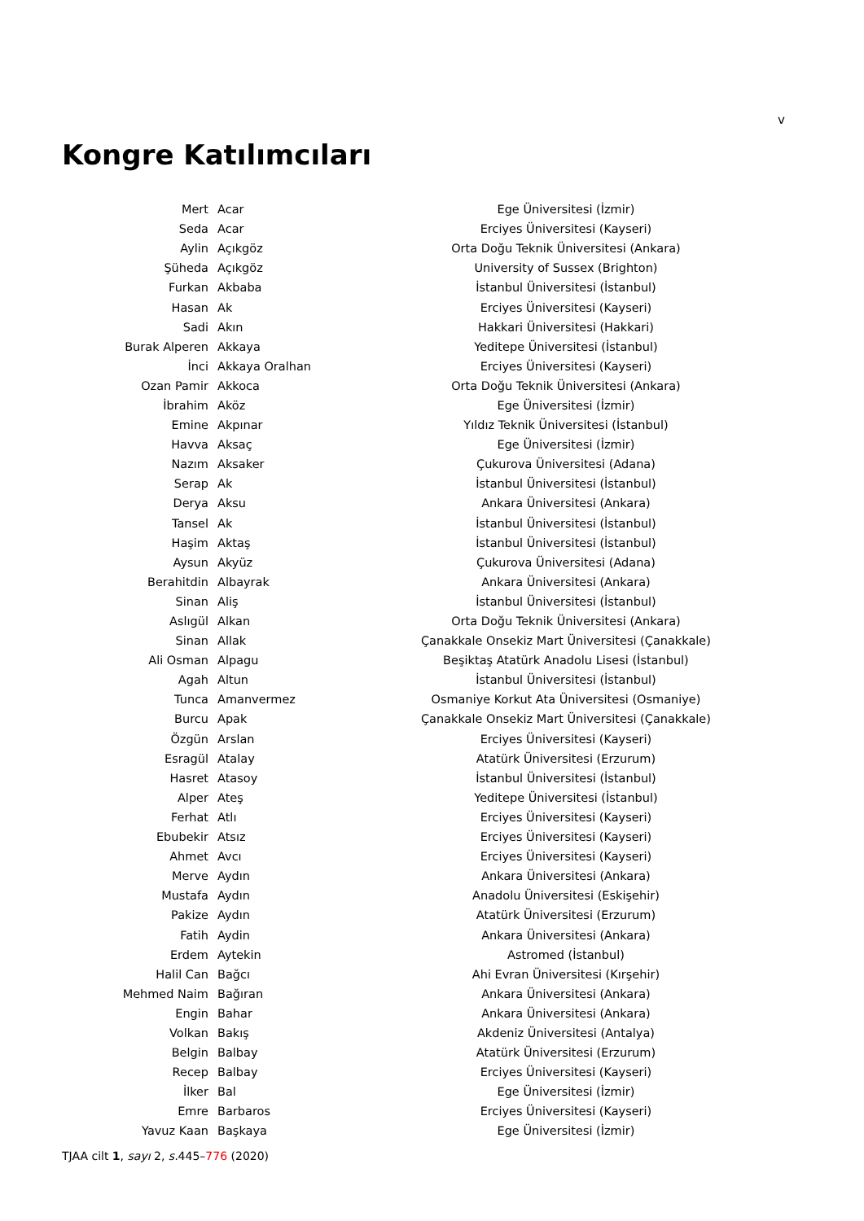v
Kongre Katılımcıları
| Mert | Acar | Ege Üniversitesi (İzmir) |
| Seda | Acar | Erciyes Üniversitesi (Kayseri) |
| Aylin | Açıkgöz | Orta Doğu Teknik Üniversitesi (Ankara) |
| Şüheda | Açıkgöz | University of Sussex (Brighton) |
| Furkan | Akbaba | İstanbul Üniversitesi (İstanbul) |
| Hasan | Ak | Erciyes Üniversitesi (Kayseri) |
| Sadi | Akın | Hakkari Üniversitesi (Hakkari) |
| Burak Alperen | Akkaya | Yeditepe Üniversitesi (İstanbul) |
| İnci | Akkaya Oralhan | Erciyes Üniversitesi (Kayseri) |
| Ozan Pamir | Akkoca | Orta Doğu Teknik Üniversitesi (Ankara) |
| İbrahim | Aköz | Ege Üniversitesi (İzmir) |
| Emine | Akpınar | Yıldız Teknik Üniversitesi (İstanbul) |
| Havva | Aksaç | Ege Üniversitesi (İzmir) |
| Nazım | Aksaker | Çukurova Üniversitesi (Adana) |
| Serap | Ak | İstanbul Üniversitesi (İstanbul) |
| Derya | Aksu | Ankara Üniversitesi (Ankara) |
| Tansel | Ak | İstanbul Üniversitesi (İstanbul) |
| Haşim | Aktaş | İstanbul Üniversitesi (İstanbul) |
| Aysun | Akyüz | Çukurova Üniversitesi (Adana) |
| Berahitdin | Albayrak | Ankara Üniversitesi (Ankara) |
| Sinan | Aliş | İstanbul Üniversitesi (İstanbul) |
| Aslıgül | Alkan | Orta Doğu Teknik Üniversitesi (Ankara) |
| Sinan | Allak | Çanakkale Onsekiz Mart Üniversitesi (Çanakkale) |
| Ali Osman | Alpagu | Beşiktaş Atatürk Anadolu Lisesi (İstanbul) |
| Agah | Altun | İstanbul Üniversitesi (İstanbul) |
| Tunca | Amanvermez | Osmaniye Korkut Ata Üniversitesi (Osmaniye) |
| Burcu | Apak | Çanakkale Onsekiz Mart Üniversitesi (Çanakkale) |
| Özgün | Arslan | Erciyes Üniversitesi (Kayseri) |
| Esragül | Atalay | Atatürk Üniversitesi (Erzurum) |
| Hasret | Atasoy | İstanbul Üniversitesi (İstanbul) |
| Alper | Ateş | Yeditepe Üniversitesi (İstanbul) |
| Ferhat | Atlı | Erciyes Üniversitesi (Kayseri) |
| Ebubekir | Atsız | Erciyes Üniversitesi (Kayseri) |
| Ahmet | Avcı | Erciyes Üniversitesi (Kayseri) |
| Merve | Aydın | Ankara Üniversitesi (Ankara) |
| Mustafa | Aydın | Anadolu Üniversitesi (Eskişehir) |
| Pakize | Aydın | Atatürk Üniversitesi (Erzurum) |
| Fatih | Aydin | Ankara Üniversitesi (Ankara) |
| Erdem | Aytekin | Astromed (İstanbul) |
| Halil Can | Bağcı | Ahi Evran Üniversitesi (Kırşehir) |
| Mehmed Naim | Bağıran | Ankara Üniversitesi (Ankara) |
| Engin | Bahar | Ankara Üniversitesi (Ankara) |
| Volkan | Bakış | Akdeniz Üniversitesi (Antalya) |
| Belgin | Balbay | Atatürk Üniversitesi (Erzurum) |
| Recep | Balbay | Erciyes Üniversitesi (Kayseri) |
| İlker | Bal | Ege Üniversitesi (İzmir) |
| Emre | Barbaros | Erciyes Üniversitesi (Kayseri) |
| Yavuz Kaan | Başkaya | Ege Üniversitesi (İzmir) |
TJAA cilt 1, sayı 2, s. 445–776 (2020)